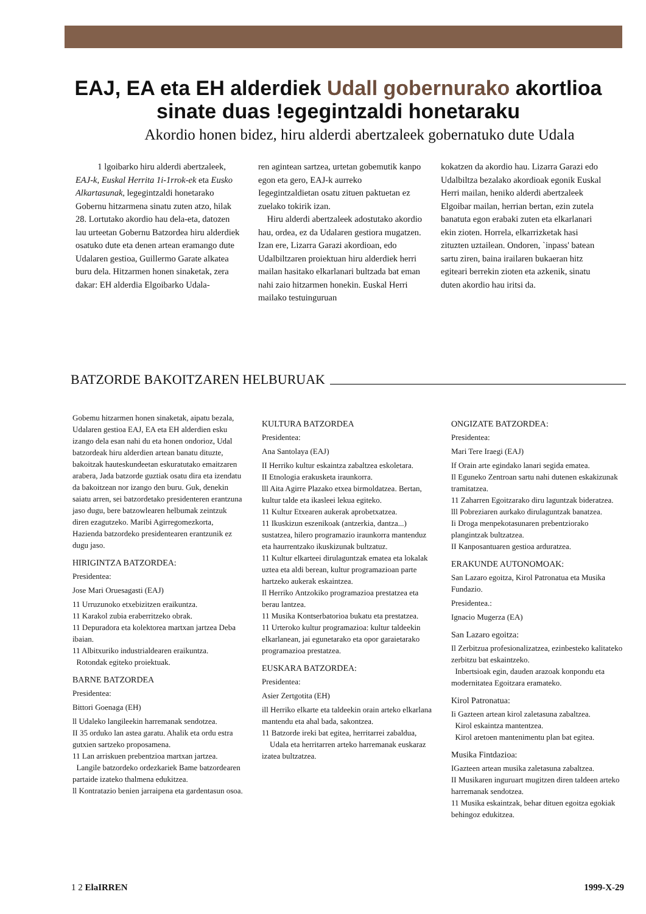EAJ, EA eta EH alderdiek Udall gobernurako akortlioa sinate duas !egegintzaldi honetaraku
Akordio honen bidez, hiru alderdi abertzaleek gobernatuko dute Udala
1 lgoibarko hiru alderdi abertzaleek, EAJ-k, Euskal Herrita 1i-1rrok-ek eta Eusko Alkartasunak, legegintzaldi honetarako Gobernu hitzarmena sinatu zuten atzo, hilak 28. Lortutako akordio hau dela-eta, datozen lau urteetan Gobernu Batzordea hiru alderdiek osatuko dute eta denen artean eramango dute Udalaren gestioa, Guillermo Garate alkatea buru dela. Hitzarmen honen sinaketak, zera dakar: EH alderdia Elgoibarko Udala-
ren agintean sartzea, urtetan gobemutik kanpo egon eta gero, EAJ-k aurreko Iegegintzaldietan osatu zituen paktuetan ez zuelako tokirik izan.
Hiru alderdi abertzaleek adostutako akordio hau, ordea, ez da Udalaren gestiora mugatzen. Izan ere, Lizarra Garazi akordioan, edo Udalbiltzaren proiektuan hiru alderdiek herri mailan hasitako elkarlanari bultzada bat eman nahi zaio hitzarmen honekin. Euskal Herri mailako testuinguruan
kokatzen da akordio hau. Lizarra Garazi edo Udalbiltza bezalako akordioak egonik Euskal Herri mailan, heniko alderdi abertzaleek Elgoibar mailan, herrian bertan, ezin zutela banatuta egon erabaki zuten eta elkarlanari ekin zioten. Horrela, elkarrizketak hasi zituzten uztailean. Ondoren, `inpass' batean sartu ziren, baina irailaren bukaeran hitz egiteari berrekin zioten eta azkenik, sinatu duten akordio hau iritsi da.
BATZORDE BAKOITZAREN HELBURUAK
Gobemu hitzarmen honen sinaketak, aipatu bezala, Udalaren gestioa EAJ, EA eta EH alderdien esku izango dela esan nahi du eta honen ondorioz, Udal batzordeak hiru alderdien artean banatu dituzte, bakoitzak hauteskundeetan eskuratutako emaitzaren arabera, Jada batzorde guztiak osatu dira eta izendatu da bakoitzean nor izango den buru. Guk, denekin saiatu arren, sei batzordetako presidenteren erantzuna jaso dugu, bere batzowlearen helbumak zeintzuk diren ezagutzeko. Maribi Agirregomezkorta, Hazienda batzordeko presidentearen erantzunik ez dugu jaso.
HIRIGINTZA BATZORDEA:
Presidentea:
Jose Mari Oruesagasti (EAJ)
11 Urruzunoko etxebizitzen eraikuntza.
11 Karakol zubia eraberritzeko obrak.
11 Depuradora eta kolektorea martxan jartzea Deba ibaian.
11 Albitxuriko industrialdearen eraikuntza.
Rotondak egiteko proiektuak.
BARNE BATZORDEA
Presidentea:
Bittori Goenaga (EH)
ll Udaleko langileekin harremanak sendotzea.
II 35 orduko lan astea garatu. Ahalik eta ordu estra gutxien sartzeko proposamena.
11 Lan arriskuen prebentzioa martxan jartzea.
Langile batzordeko ordezkariek Bame batzordearen partaide izateko thalmena edukitzea.
ll Kontratazio benien jarraipena eta gardentasun osoa.
KULTURA BATZORDEA
Presidentea:
Ana Santolaya (EAJ)
II Herriko kultur eskaintza zabaltzea eskoletara.
II Etnologia erakusketa iraunkorra.
lll Aita Agirre Plazako etxea birmoldatzea. Bertan, kultur talde eta ikasleei lekua egiteko.
11 Kultur Etxearen aukerak aprobetxatzea.
11 Ikuskizun eszenikoak (antzerkia, dantza...) sustatzea, hilero programazio iraunkorra mantenduz eta haurrentzako ikuskizunak bultzatuz.
11 Kultur elkarteei dirulaguntzak ematea eta lokalak uztea eta aldi berean, kultur programazioan parte hartzeko aukerak eskaintzea.
Il Herriko Antzokiko programazioa prestatzea eta berau lantzea.
11 Musika Kontserbatorioa bukatu eta prestatzea.
11 Urteroko kultur programazioa: kultur taldeekin elkarlanean, jai egunetarako eta opor garaietarako programazioa prestatzea.
EUSKARA BATZORDEA:
Presidentea:
Asier Zertgotita (EH)
ill Herriko elkarte eta taldeekin orain arteko elkarlana mantendu eta ahal bada, sakontzea.
11 Batzorde ireki bat egitea, herritarrei zabaldua,
Udala eta herritarren arteko harremanak euskaraz izatea bultzatzea.
ONGIZATE BATZORDEA:
Presidentea:
Mari Tere Iraegi (EAJ)
If Orain arte egindako lanari segida ematea.
Il Eguneko Zentroan sartu nahi dutenen eskakizunak tramitatzea.
11 Zaharren Egoitzarako diru laguntzak bideratzea.
lll Pobreziaren aurkako dirulaguntzak banatzea.
Ii Droga menpekotasunaren prebentziorako plangintzak bultzatzea.
II Kanposantuaren gestioa arduratzea.
ERAKUNDE AUTONOMOAK:
San Lazaro egoitza, Kirol Patronatua eta Musika Fundazio.
Presidentea.:
Ignacio Mugerza (EA)
San Lazaro egoitza:
Il Zerbitzua profesionalizatzea, ezinbesteko kalitateko zerbitzu bat eskaintzeko.
Inbertsioak egin, dauden arazoak konpondu eta modernitatea Egoitzara eramateko.
Kirol Patronatua:
Ii Gazteen artean kirol zaletasuna zabaltzea.
Kirol eskaintza mantentzea.
Kirol aretoen mantenimentu plan bat egitea.
Musika Fintdazioa:
IGazteen artean musika zaletasuna zabaltzea.
II Musikaren inguruart mugitzen diren taldeen arteko harremanak sendotzea.
11 Musika eskaintzak, behar dituen egoitza egokiak behingoz edukitzea.
1 2 ElaIRREN 1999-X-29